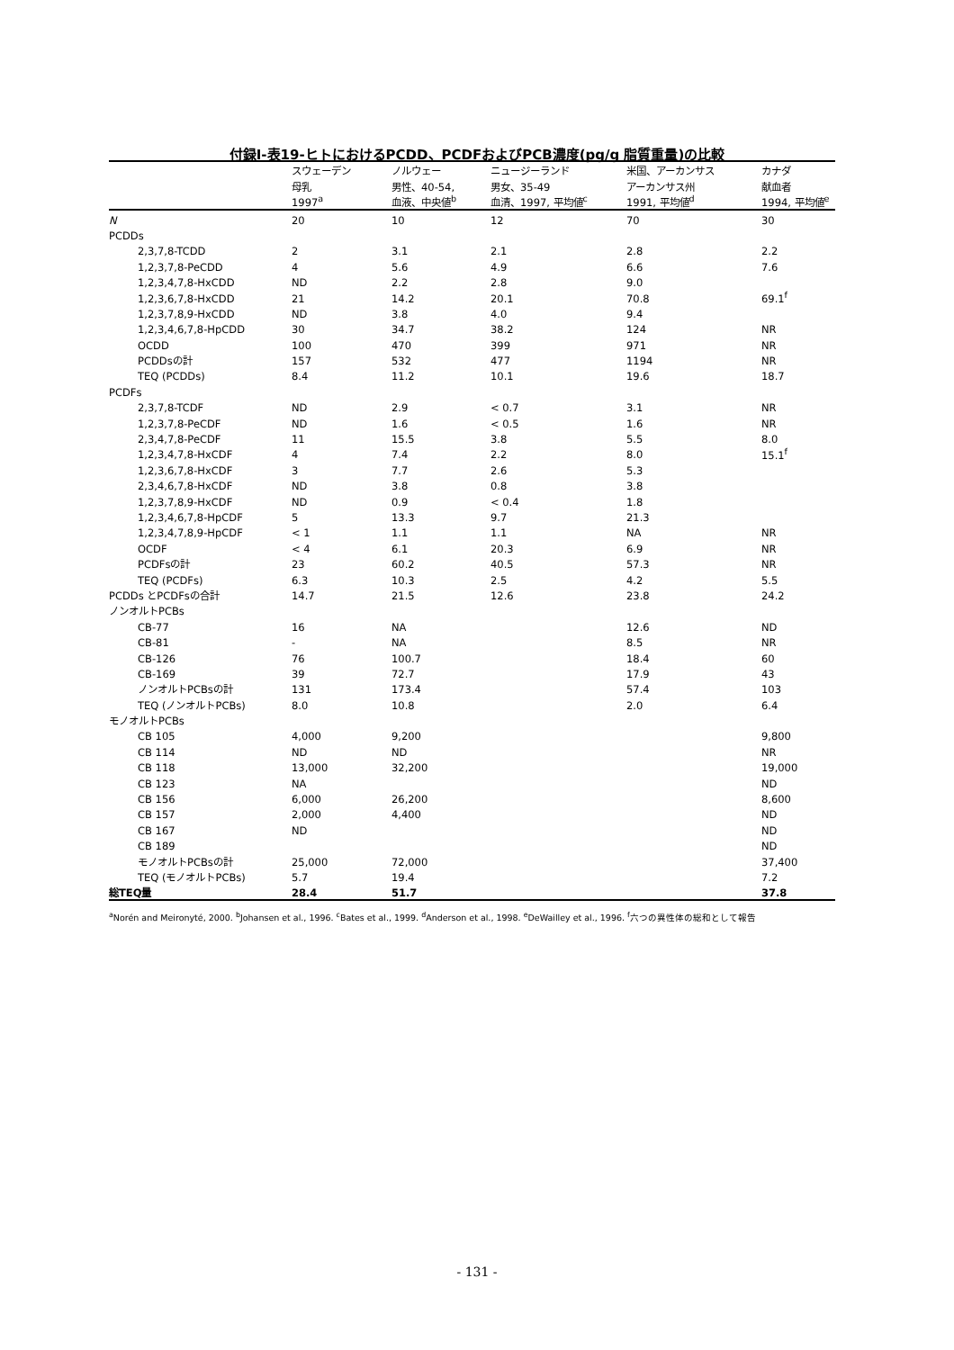付録Ⅰ-表19-ヒトにおけるPCDD、PCDFおよびPCB濃度(pg/g 脂質重量)の比較
| | スウェーデン | ノルウェー | ニュージーランド | 米国、アーカンサス | カナダ |
| --- | --- | --- | --- | --- | --- |
| | 母乳 | 男性、40-54, | 男女、35-49 | アーカンサス州 | 献血者 |
| | 1997<sup>a</sup> | 血液、中央値<sup>b</sup> | 血清、1997, 平均値<sup>c</sup> | 1991, 平均値<sup>d</sup> | 1994, 平均値<sup>e</sup> |
| N | 20 | 10 | 12 | 70 | 30 |
| PCDDs | | | | | |
| 2,3,7,8-TCDD | 2 | 3.1 | 2.1 | 2.8 | 2.2 |
| 1,2,3,7,8-PeCDD | 4 | 5.6 | 4.9 | 6.6 | 7.6 |
| 1,2,3,4,7,8-HxCDD | ND | 2.2 | 2.8 | 9.0 | |
| 1,2,3,6,7,8-HxCDD | 21 | 14.2 | 20.1 | 70.8 | 69.1<sup>f</sup> |
| 1,2,3,7,8,9-HxCDD | ND | 3.8 | 4.0 | 9.4 | |
| 1,2,3,4,6,7,8-HpCDD | 30 | 34.7 | 38.2 | 124 | NR |
| OCDD | 100 | 470 | 399 | 971 | NR |
| PCDDsの計 | 157 | 532 | 477 | 1194 | NR |
| TEQ (PCDDs) | 8.4 | 11.2 | 10.1 | 19.6 | 18.7 |
| PCDFs | | | | | |
| 2,3,7,8-TCDF | ND | 2.9 | < 0.7 | 3.1 | NR |
| 1,2,3,7,8-PeCDF | ND | 1.6 | < 0.5 | 1.6 | NR |
| 2,3,4,7,8-PeCDF | 11 | 15.5 | 3.8 | 5.5 | 8.0 |
| 1,2,3,4,7,8-HxCDF | 4 | 7.4 | 2.2 | 8.0 | 15.1<sup>f</sup> |
| 1,2,3,6,7,8-HxCDF | 3 | 7.7 | 2.6 | 5.3 | |
| 2,3,4,6,7,8-HxCDF | ND | 3.8 | 0.8 | 3.8 | |
| 1,2,3,7,8,9-HxCDF | ND | 0.9 | < 0.4 | 1.8 | |
| 1,2,3,4,6,7,8-HpCDF | 5 | 13.3 | 9.7 | 21.3 | |
| 1,2,3,4,7,8,9-HpCDF | < 1 | 1.1 | 1.1 | NA | NR |
| OCDF | < 4 | 6.1 | 20.3 | 6.9 | NR |
| PCDFsの計 | 23 | 60.2 | 40.5 | 57.3 | NR |
| TEQ (PCDFs) | 6.3 | 10.3 | 2.5 | 4.2 | 5.5 |
| PCDDs とPCDFsの合計 | 14.7 | 21.5 | 12.6 | 23.8 | 24.2 |
| ノンオルトPCBs | | | | | |
| CB-77 | 16 | NA | | 12.6 | ND |
| CB-81 | - | NA | | 8.5 | NR |
| CB-126 | 76 | 100.7 | | 18.4 | 60 |
| CB-169 | 39 | 72.7 | | 17.9 | 43 |
| ノンオルトPCBsの計 | 131 | 173.4 | | 57.4 | 103 |
| TEQ (ノンオルトPCBs) | 8.0 | 10.8 | | 2.0 | 6.4 |
| モノオルトPCBs | | | | | |
| CB 105 | 4,000 | 9,200 | | | 9,800 |
| CB 114 | ND | ND | | | NR |
| CB 118 | 13,000 | 32,200 | | | 19,000 |
| CB 123 | NA | | | | ND |
| CB 156 | 6,000 | 26,200 | | | 8,600 |
| CB 157 | 2,000 | 4,400 | | | ND |
| CB 167 | ND | | | | ND |
| CB 189 | | | | | ND |
| モノオルトPCBsの計 | 25,000 | 72,000 | | | 37,400 |
| TEQ (モノオルトPCBs) | 5.7 | 19.4 | | | 7.2 |
| 総TEQ量 | 28.4 | 51.7 | | | 37.8 |
<sup>a</sup> Norén and Meironyté, 2000. <sup>b</sup>Johansen et al., 1996. <sup>c</sup>Bates et al., 1999. <sup>d</sup>Anderson et al., 1998. <sup>e</sup>DeWailley et al., 1996. <sup>f</sup>六つの異性体の総和として報告
- 131 -